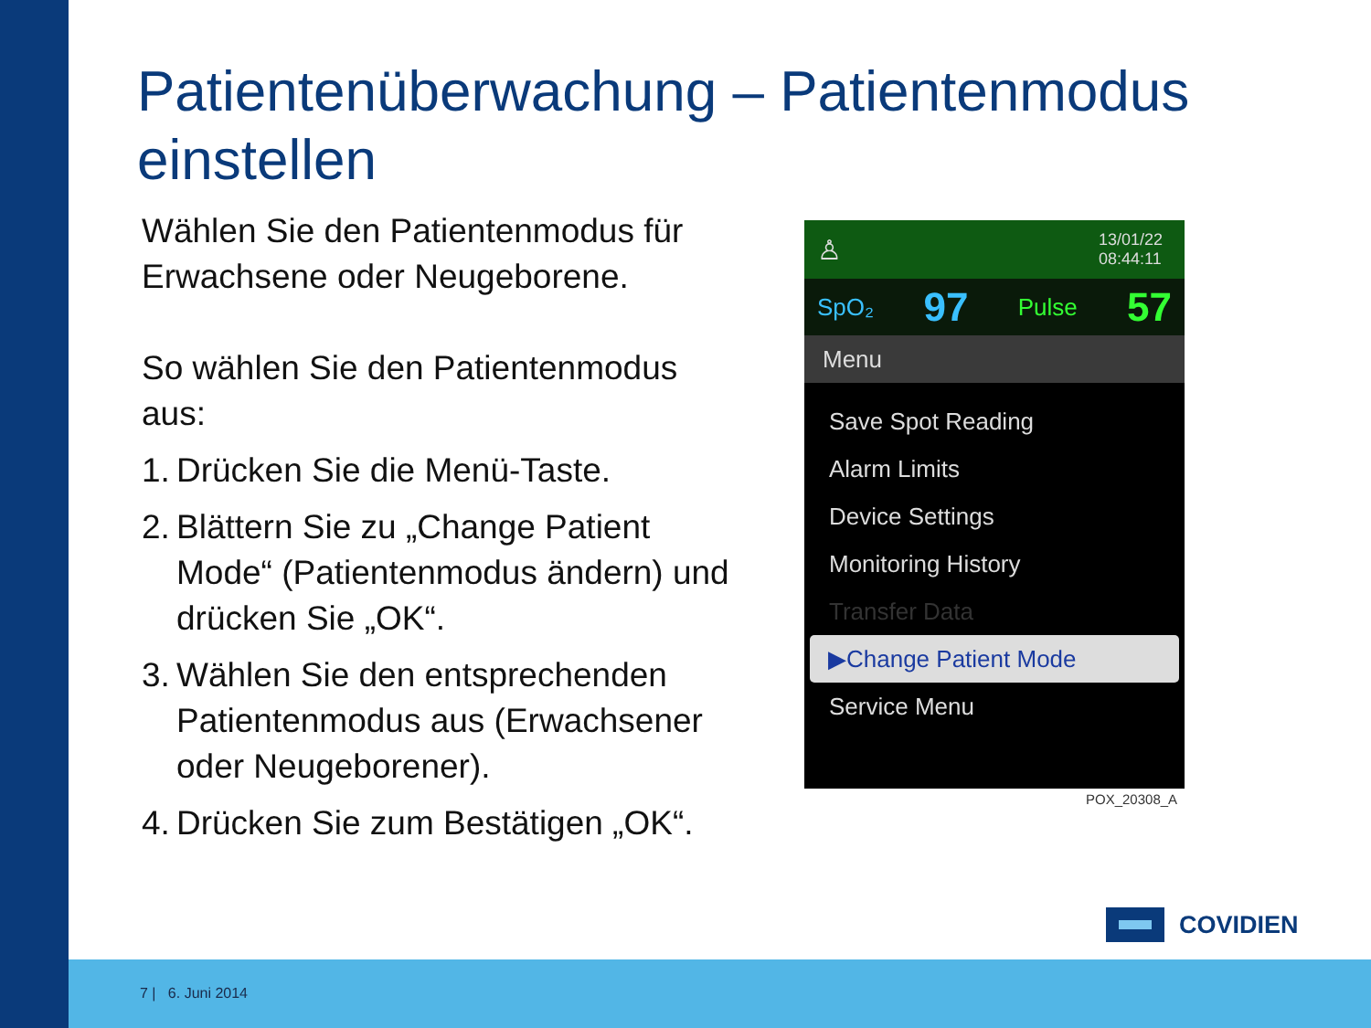Patientenüberwachung – Patientenmodus einstellen
Wählen Sie den Patientenmodus für Erwachsene oder Neugeborene.
So wählen Sie den Patientenmodus aus:
1. Drücken Sie die Menü-Taste.
2. Blättern Sie zu „Change Patient Mode“ (Patientenmodus ändern) und drücken Sie „OK“.
3. Wählen Sie den entsprechenden Patientenmodus aus (Erwachsener oder Neugeborener).
4. Drücken Sie zum Bestätigen „OK“.
♙ 13/01/22
08:44:11
SpO₂ 97 Pulse 57
Menu
Save Spot Reading
Alarm Limits
Device Settings
Monitoring History
Transfer Data
▶Change Patient Mode
Service Menu
POX_20308_A
COVIDIEN
7 | 6. Juni 2014